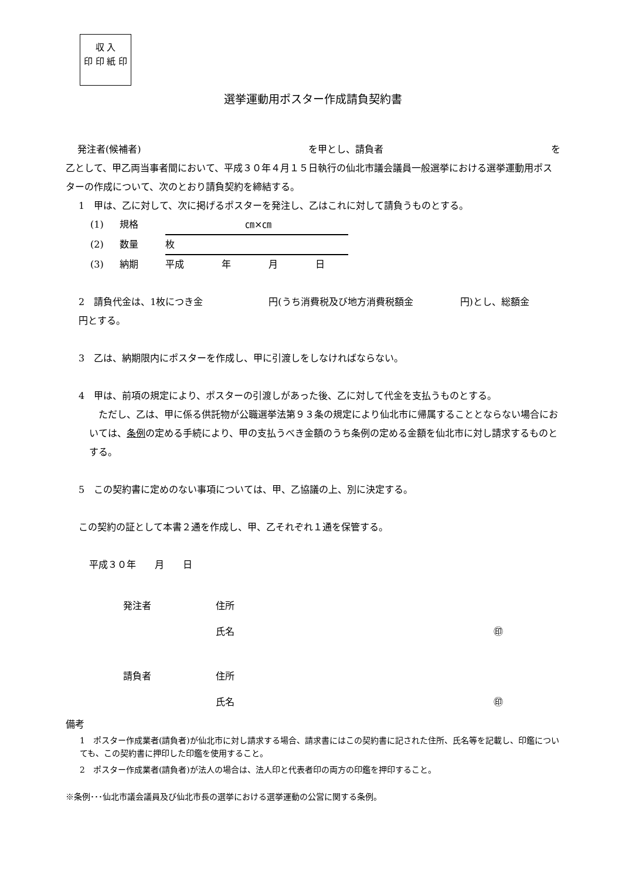収 入
印 印 紙 印
選挙運動用ポスター作成請負契約書
発注者(候補者) を甲とし、請負者 を
乙として、甲乙両当事者間において、平成３０年４月１５日執行の仙北市議会議員一般選挙における選挙運動用ポスターの作成について、次のとおり請負契約を締結する。
1　甲は、乙に対して、次に掲げるポスターを発注し、乙はこれに対して請負うものとする。
(1) 規格 ㎝×㎝
(2) 数量 枚
(3) 納期 平成　　　　年　　　　月　　　　日
2　請負代金は、1枚につき金　　　　　　　円(うち消費税及び地方消費税額金　　　　　円)とし、総額金　　　　　　　　　　円とする。
3　乙は、納期限内にポスターを作成し、甲に引渡しをしなければならない。
4　甲は、前項の規定により、ポスターの引渡しがあった後、乙に対して代金を支払うものとする。
　ただし、乙は、甲に係る供託物が公職選挙法第９３条の規定により仙北市に帰属することとならない場合においては、条例の定める手続により、甲の支払うべき金額のうち条例の定める金額を仙北市に対し請求するものとする。
5　この契約書に定めのない事項については、甲、乙協議の上、別に決定する。
この契約の証として本書２通を作成し、甲、乙それぞれ１通を保管する。
平成３０年　　月　　日
発注者 住所
氏名 ㊞
請負者 住所
氏名 ㊞
備考
1　ポスター作成業者(請負者)が仙北市に対し請求する場合、請求書にはこの契約書に記された住所、氏名等を記載し、印鑑についても、この契約書に押印した印鑑を使用すること。
2　ポスター作成業者(請負者)が法人の場合は、法人印と代表者印の両方の印鑑を押印すること。
※条例･･･仙北市議会議員及び仙北市長の選挙における選挙運動の公営に関する条例。